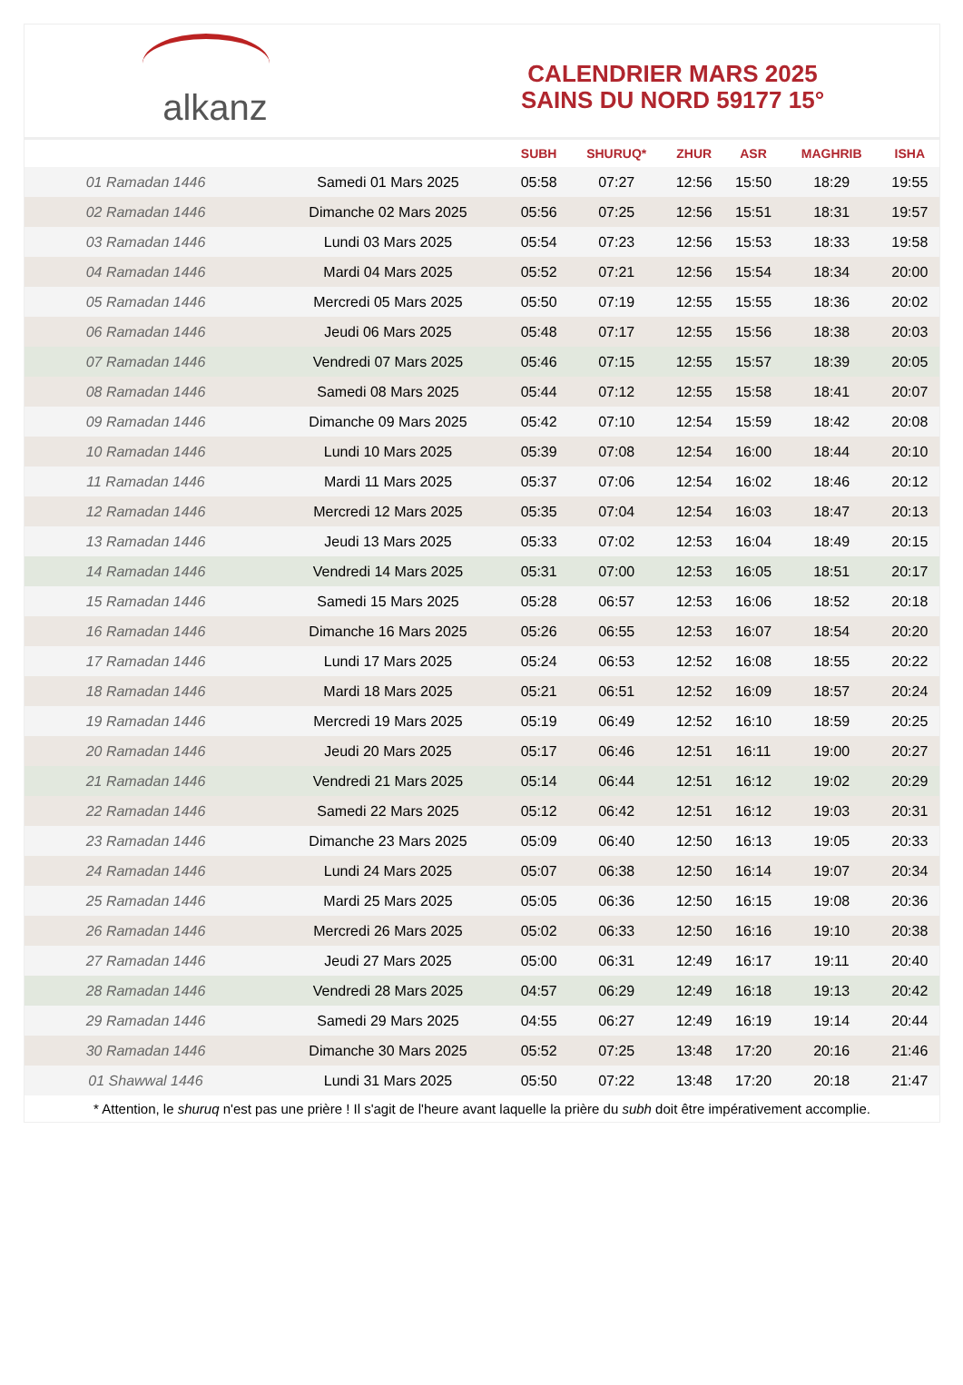alkanz
CALENDRIER MARS 2025
SAINS DU NORD 59177 15°
| | | SUBH | SHURUQ* | ZHUR | ASR | MAGHRIB | ISHA |
| --- | --- | --- | --- | --- | --- | --- | --- |
| 01 Ramadan 1446 | Samedi 01 Mars 2025 | 05:58 | 07:27 | 12:56 | 15:50 | 18:29 | 19:55 |
| 02 Ramadan 1446 | Dimanche 02 Mars 2025 | 05:56 | 07:25 | 12:56 | 15:51 | 18:31 | 19:57 |
| 03 Ramadan 1446 | Lundi 03 Mars 2025 | 05:54 | 07:23 | 12:56 | 15:53 | 18:33 | 19:58 |
| 04 Ramadan 1446 | Mardi 04 Mars 2025 | 05:52 | 07:21 | 12:56 | 15:54 | 18:34 | 20:00 |
| 05 Ramadan 1446 | Mercredi 05 Mars 2025 | 05:50 | 07:19 | 12:55 | 15:55 | 18:36 | 20:02 |
| 06 Ramadan 1446 | Jeudi 06 Mars 2025 | 05:48 | 07:17 | 12:55 | 15:56 | 18:38 | 20:03 |
| 07 Ramadan 1446 | Vendredi 07 Mars 2025 | 05:46 | 07:15 | 12:55 | 15:57 | 18:39 | 20:05 |
| 08 Ramadan 1446 | Samedi 08 Mars 2025 | 05:44 | 07:12 | 12:55 | 15:58 | 18:41 | 20:07 |
| 09 Ramadan 1446 | Dimanche 09 Mars 2025 | 05:42 | 07:10 | 12:54 | 15:59 | 18:42 | 20:08 |
| 10 Ramadan 1446 | Lundi 10 Mars 2025 | 05:39 | 07:08 | 12:54 | 16:00 | 18:44 | 20:10 |
| 11 Ramadan 1446 | Mardi 11 Mars 2025 | 05:37 | 07:06 | 12:54 | 16:02 | 18:46 | 20:12 |
| 12 Ramadan 1446 | Mercredi 12 Mars 2025 | 05:35 | 07:04 | 12:54 | 16:03 | 18:47 | 20:13 |
| 13 Ramadan 1446 | Jeudi 13 Mars 2025 | 05:33 | 07:02 | 12:53 | 16:04 | 18:49 | 20:15 |
| 14 Ramadan 1446 | Vendredi 14 Mars 2025 | 05:31 | 07:00 | 12:53 | 16:05 | 18:51 | 20:17 |
| 15 Ramadan 1446 | Samedi 15 Mars 2025 | 05:28 | 06:57 | 12:53 | 16:06 | 18:52 | 20:18 |
| 16 Ramadan 1446 | Dimanche 16 Mars 2025 | 05:26 | 06:55 | 12:53 | 16:07 | 18:54 | 20:20 |
| 17 Ramadan 1446 | Lundi 17 Mars 2025 | 05:24 | 06:53 | 12:52 | 16:08 | 18:55 | 20:22 |
| 18 Ramadan 1446 | Mardi 18 Mars 2025 | 05:21 | 06:51 | 12:52 | 16:09 | 18:57 | 20:24 |
| 19 Ramadan 1446 | Mercredi 19 Mars 2025 | 05:19 | 06:49 | 12:52 | 16:10 | 18:59 | 20:25 |
| 20 Ramadan 1446 | Jeudi 20 Mars 2025 | 05:17 | 06:46 | 12:51 | 16:11 | 19:00 | 20:27 |
| 21 Ramadan 1446 | Vendredi 21 Mars 2025 | 05:14 | 06:44 | 12:51 | 16:12 | 19:02 | 20:29 |
| 22 Ramadan 1446 | Samedi 22 Mars 2025 | 05:12 | 06:42 | 12:51 | 16:12 | 19:03 | 20:31 |
| 23 Ramadan 1446 | Dimanche 23 Mars 2025 | 05:09 | 06:40 | 12:50 | 16:13 | 19:05 | 20:33 |
| 24 Ramadan 1446 | Lundi 24 Mars 2025 | 05:07 | 06:38 | 12:50 | 16:14 | 19:07 | 20:34 |
| 25 Ramadan 1446 | Mardi 25 Mars 2025 | 05:05 | 06:36 | 12:50 | 16:15 | 19:08 | 20:36 |
| 26 Ramadan 1446 | Mercredi 26 Mars 2025 | 05:02 | 06:33 | 12:50 | 16:16 | 19:10 | 20:38 |
| 27 Ramadan 1446 | Jeudi 27 Mars 2025 | 05:00 | 06:31 | 12:49 | 16:17 | 19:11 | 20:40 |
| 28 Ramadan 1446 | Vendredi 28 Mars 2025 | 04:57 | 06:29 | 12:49 | 16:18 | 19:13 | 20:42 |
| 29 Ramadan 1446 | Samedi 29 Mars 2025 | 04:55 | 06:27 | 12:49 | 16:19 | 19:14 | 20:44 |
| 30 Ramadan 1446 | Dimanche 30 Mars 2025 | 05:52 | 07:25 | 13:48 | 17:20 | 20:16 | 21:46 |
| 01 Shawwal 1446 | Lundi 31 Mars 2025 | 05:50 | 07:22 | 13:48 | 17:20 | 20:18 | 21:47 |
* Attention, le shuruq n'est pas une prière ! Il s'agit de l'heure avant laquelle la prière du subh doit être impérativement accomplie.